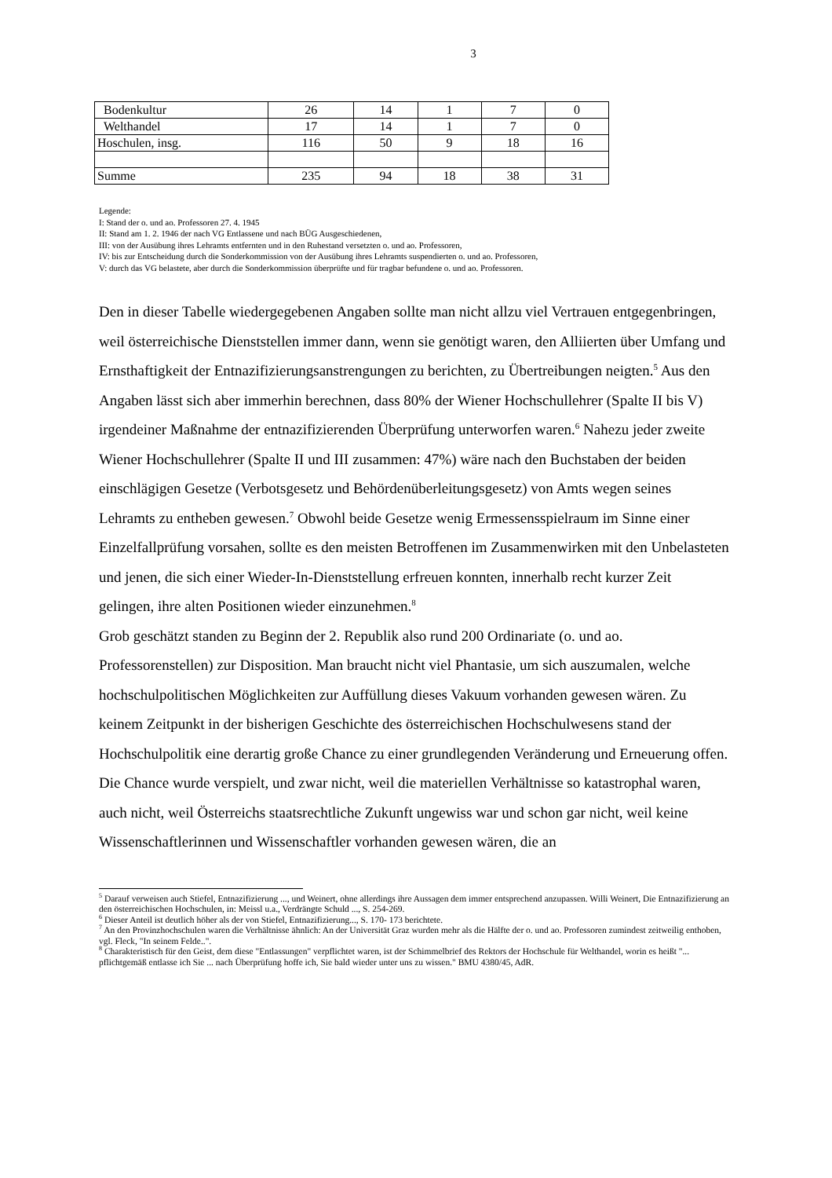3
| Bodenkultur | 26 | 14 | 1 | 7 | 0 |
| Welthandel | 17 | 14 | 1 | 7 | 0 |
| Hoschulen, insg. | 116 | 50 | 9 | 18 | 16 |
| Summe | 235 | 94 | 18 | 38 | 31 |
Legende:
I: Stand der o. und ao. Professoren 27. 4. 1945
II: Stand am 1. 2. 1946 der nach VG Entlassene und nach BÜG Ausgeschiedenen,
III: von der Ausübung ihres Lehramts entfernten und in den Ruhestand versetzten o. und ao. Professoren,
IV: bis zur Entscheidung durch die Sonderkommission von der Ausübung ihres Lehramts suspendierten o. und ao. Professoren,
V: durch das VG belastete, aber durch die Sonderkommission überprüfte und für tragbar befundene o. und ao. Professoren.
Den in dieser Tabelle wiedergegebenen Angaben sollte man nicht allzu viel Vertrauen entgegenbringen, weil österreichische Dienststellen immer dann, wenn sie genötigt waren, den Alliierten über Umfang und Ernsthaftigkeit der Entnazifizierungsanstrengungen zu berichten, zu Übertreibungen neigten.<sup>5</sup> Aus den Angaben lässt sich aber immerhin berechnen, dass 80% der Wiener Hochschullehrer (Spalte II bis V) irgendeiner Maßnahme der entnazifizierenden Überprüfung unterworfen waren.<sup>6</sup> Nahezu jeder zweite Wiener Hochschullehrer (Spalte II und III zusammen: 47%) wäre nach den Buchstaben der beiden einschlägigen Gesetze (Verbotsgesetz und Behördenüberleitungsgesetz) von Amts wegen seines Lehramts zu entheben gewesen.<sup>7</sup> Obwohl beide Gesetze wenig Ermessensspielraum im Sinne einer Einzelfallprüfung vorsahen, sollte es den meisten Betroffenen im Zusammenwirken mit den Unbelasteten und jenen, die sich einer Wieder-In-Dienststellung erfreuen konnten, innerhalb recht kurzer Zeit gelingen, ihre alten Positionen wieder einzunehmen.<sup>8</sup>
Grob geschätzt standen zu Beginn der 2. Republik also rund 200 Ordinariate (o. und ao. Professorenstellen) zur Disposition. Man braucht nicht viel Phantasie, um sich auszumalen, welche hochschulpolitischen Möglichkeiten zur Auffüllung dieses Vakuum vorhanden gewesen wären. Zu keinem Zeitpunkt in der bisherigen Geschichte des österreichischen Hochschulwesens stand der Hochschulpolitik eine derartig große Chance zu einer grundlegenden Veränderung und Erneuerung offen.
Die Chance wurde verspielt, und zwar nicht, weil die materiellen Verhältnisse so katastrophal waren, auch nicht, weil Österreichs staatsrechtliche Zukunft ungewiss war und schon gar nicht, weil keine Wissenschaftlerinnen und Wissenschaftler vorhanden gewesen wären, die an
<sup>5</sup> Darauf verweisen auch Stiefel, Entnazifizierung ..., und Weinert, ohne allerdings ihre Aussagen dem immer entsprechend anzupassen. Willi Weinert, Die Entnazifizierung an den österreichischen Hochschulen, in: Meissl u.a., Verdrängte Schuld ..., S. 254-269.
<sup>6</sup> Dieser Anteil ist deutlich höher als der von Stiefel, Entnazifizierung..., S. 170- 173 berichtete.
<sup>7</sup> An den Provinzhochschulen waren die Verhältnisse ähnlich: An der Universität Graz wurden mehr als die Hälfte der o. und ao. Professoren zumindest zeitweilig enthoben, vgl. Fleck, "In seinem Felde..".
<sup>8</sup> Charakteristisch für den Geist, dem diese "Entlassungen" verpflichtet waren, ist der Schimmelbrief des Rektors der Hochschule für Welthandel, worin es heißt "... pflichtgemäß entlasse ich Sie ... nach Überprüfung hoffe ich, Sie bald wieder unter uns zu wissen." BMU 4380/45, AdR.